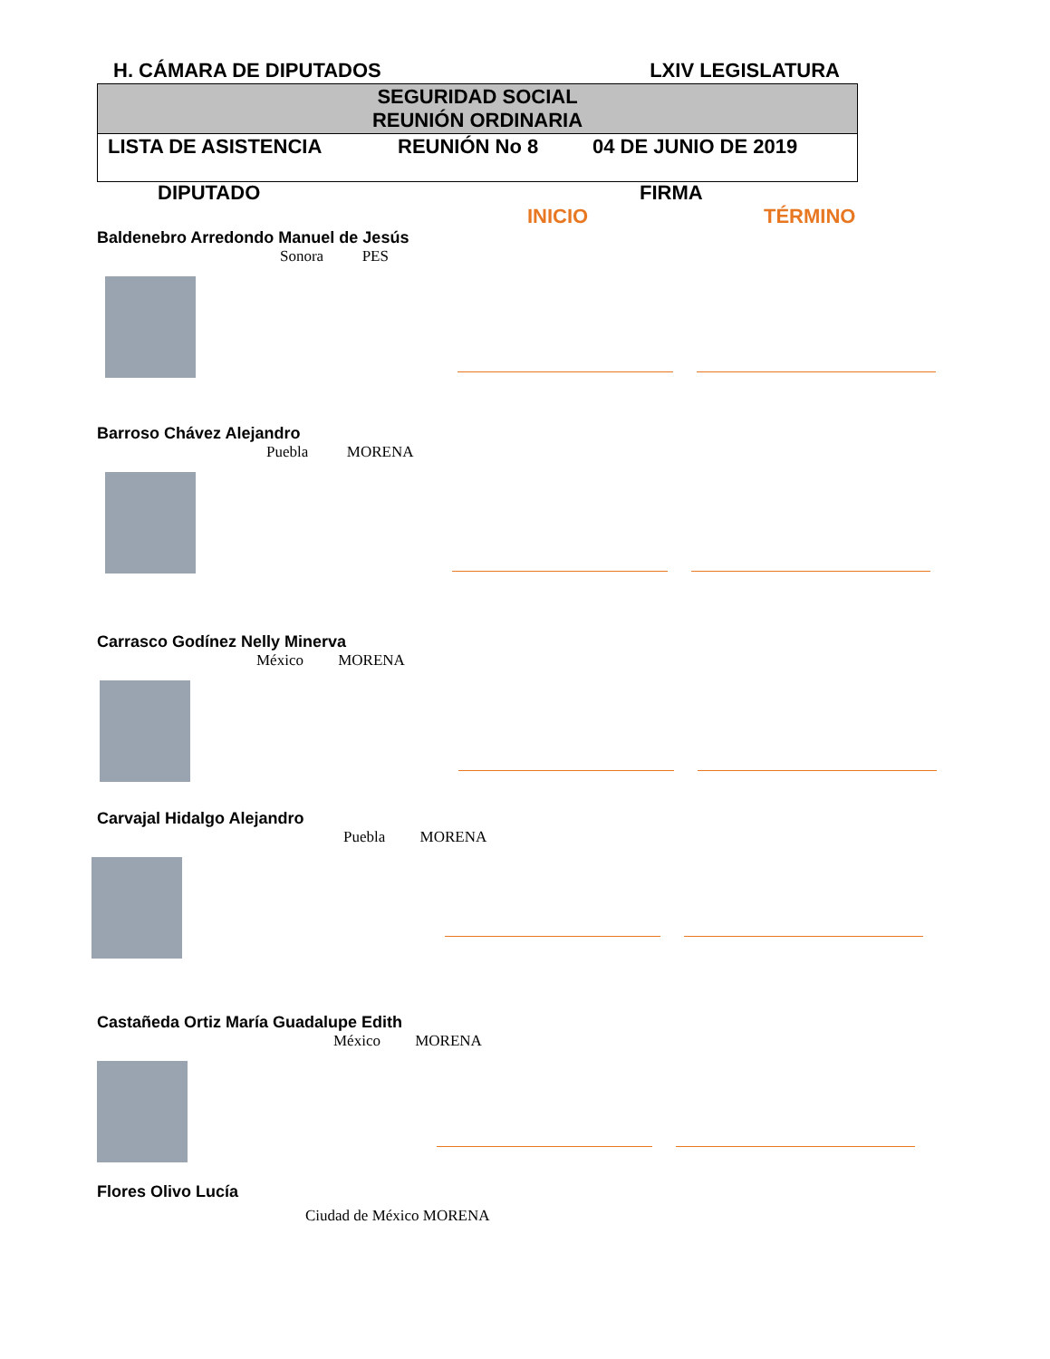H. CÁMARA DE DIPUTADOS LXIV LEGISLATURA
| SEGURIDAD SOCIAL REUNIÓN ORDINARIA |
| LISTA DE ASISTENCIA REUNIÓN No 8 04 DE JUNIO DE 2019 |
DIPUTADO FIRMA
INICIO TÉRMINO
Baldenebro Arredondo Manuel de Jesús
Sonora PES
Barroso Chávez Alejandro
Puebla MORENA
Carrasco Godínez Nelly Minerva
México MORENA
Carvajal Hidalgo Alejandro
Puebla MORENA
Castañeda Ortiz María Guadalupe Edith
México MORENA
Flores Olivo Lucía
Ciudad de México MORENA